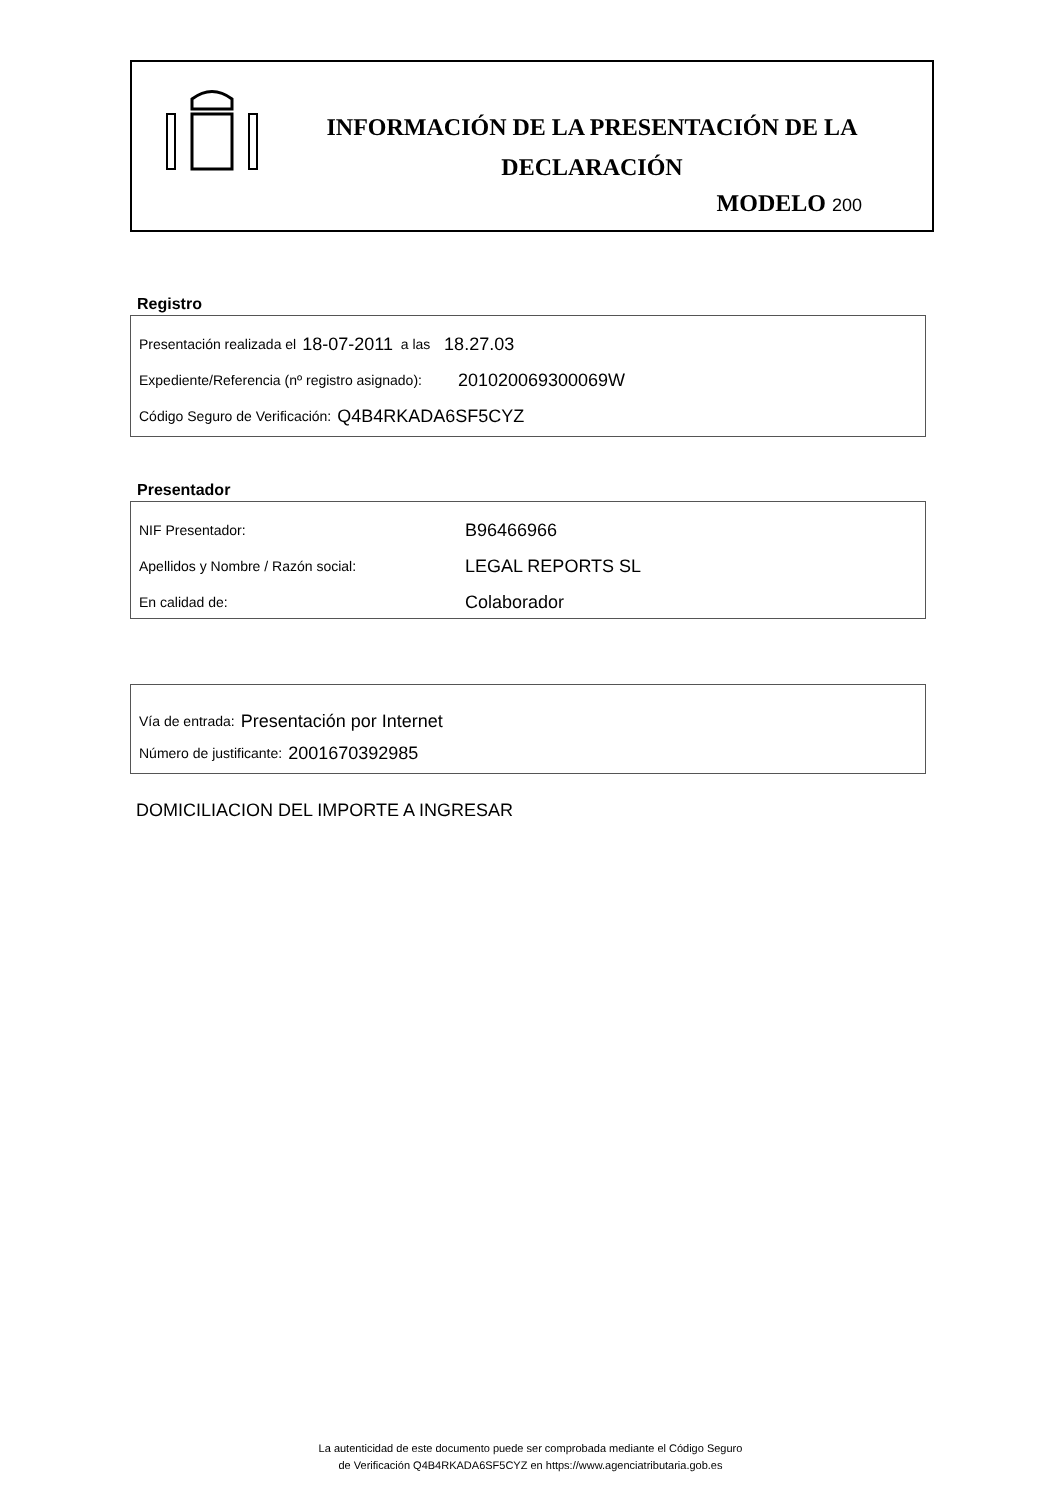INFORMACIÓN DE LA PRESENTACIÓN DE LA DECLARACIÓN
MODELO 200
Registro
Presentación realizada el 18-07-2011 a las 18.27.03
Expediente/Referencia (nº registro asignado): 201020069300069W
Código Seguro de Verificación: Q4B4RKADA6SF5CYZ
Presentador
NIF Presentador: B96466966
Apellidos y Nombre / Razón social: LEGAL REPORTS SL
En calidad de: Colaborador
Vía de entrada: Presentación por Internet
Número de justificante: 2001670392985
DOMICILIACION DEL IMPORTE A INGRESAR
La autenticidad de este documento puede ser comprobada mediante el Código Seguro
de Verificación Q4B4RKADA6SF5CYZ en https://www.agenciatributaria.gob.es